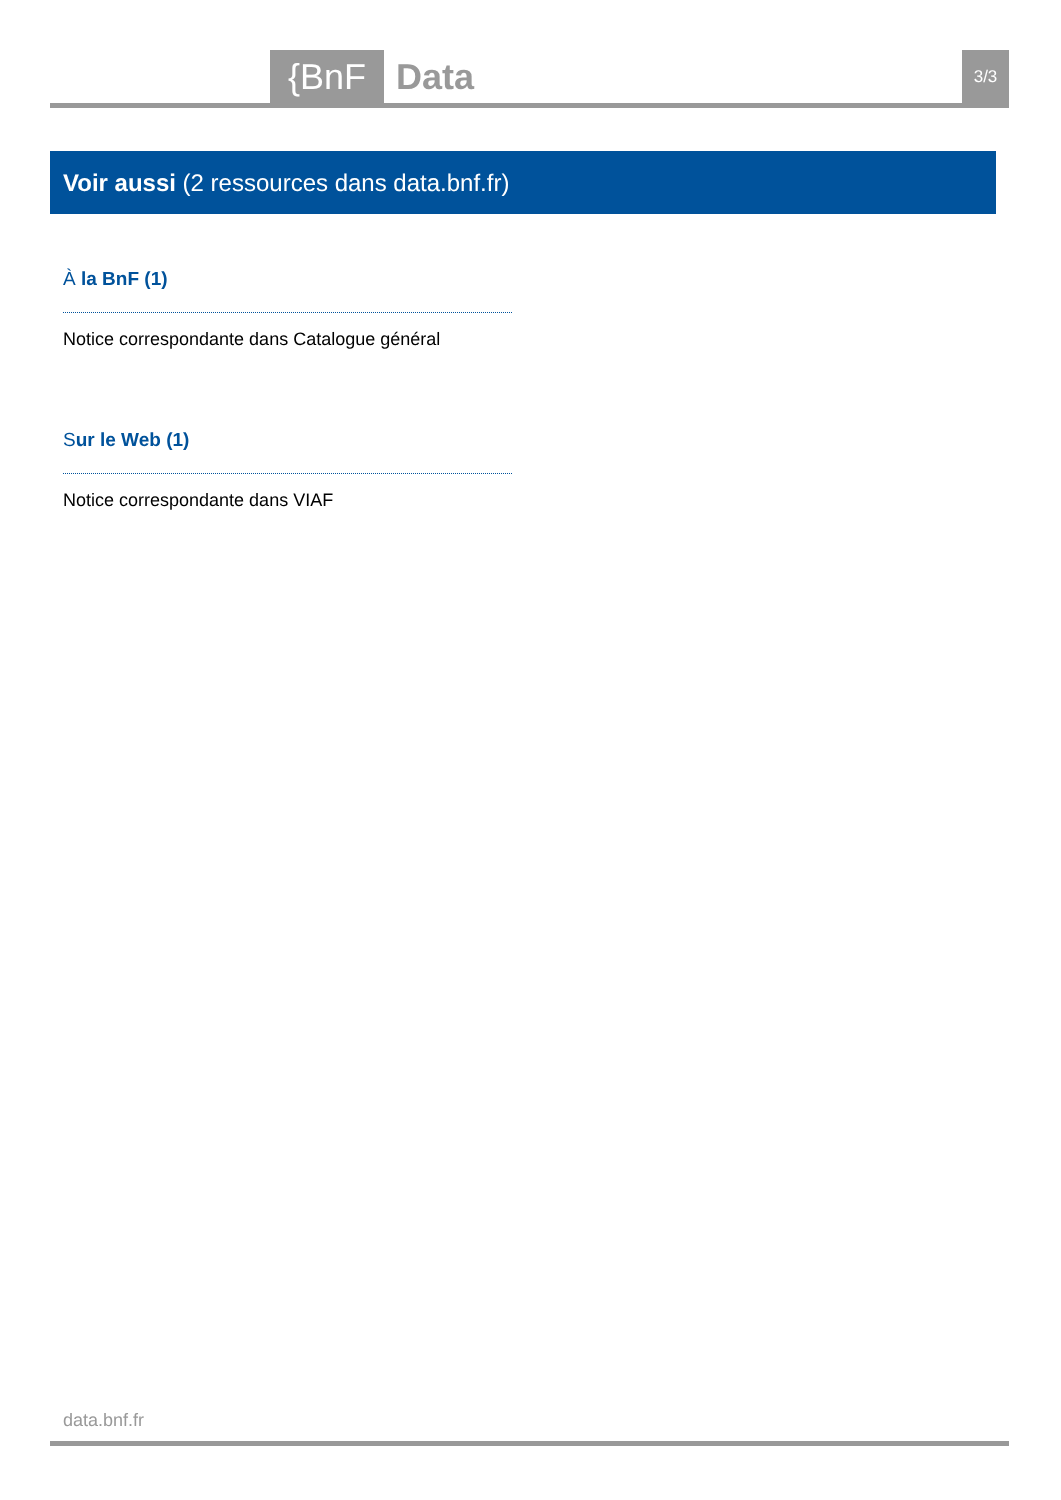{BnF Data 3/3
Voir aussi (2 ressources dans data.bnf.fr)
À la BnF (1)
Notice correspondante dans Catalogue général
Sur le Web (1)
Notice correspondante dans VIAF
data.bnf.fr